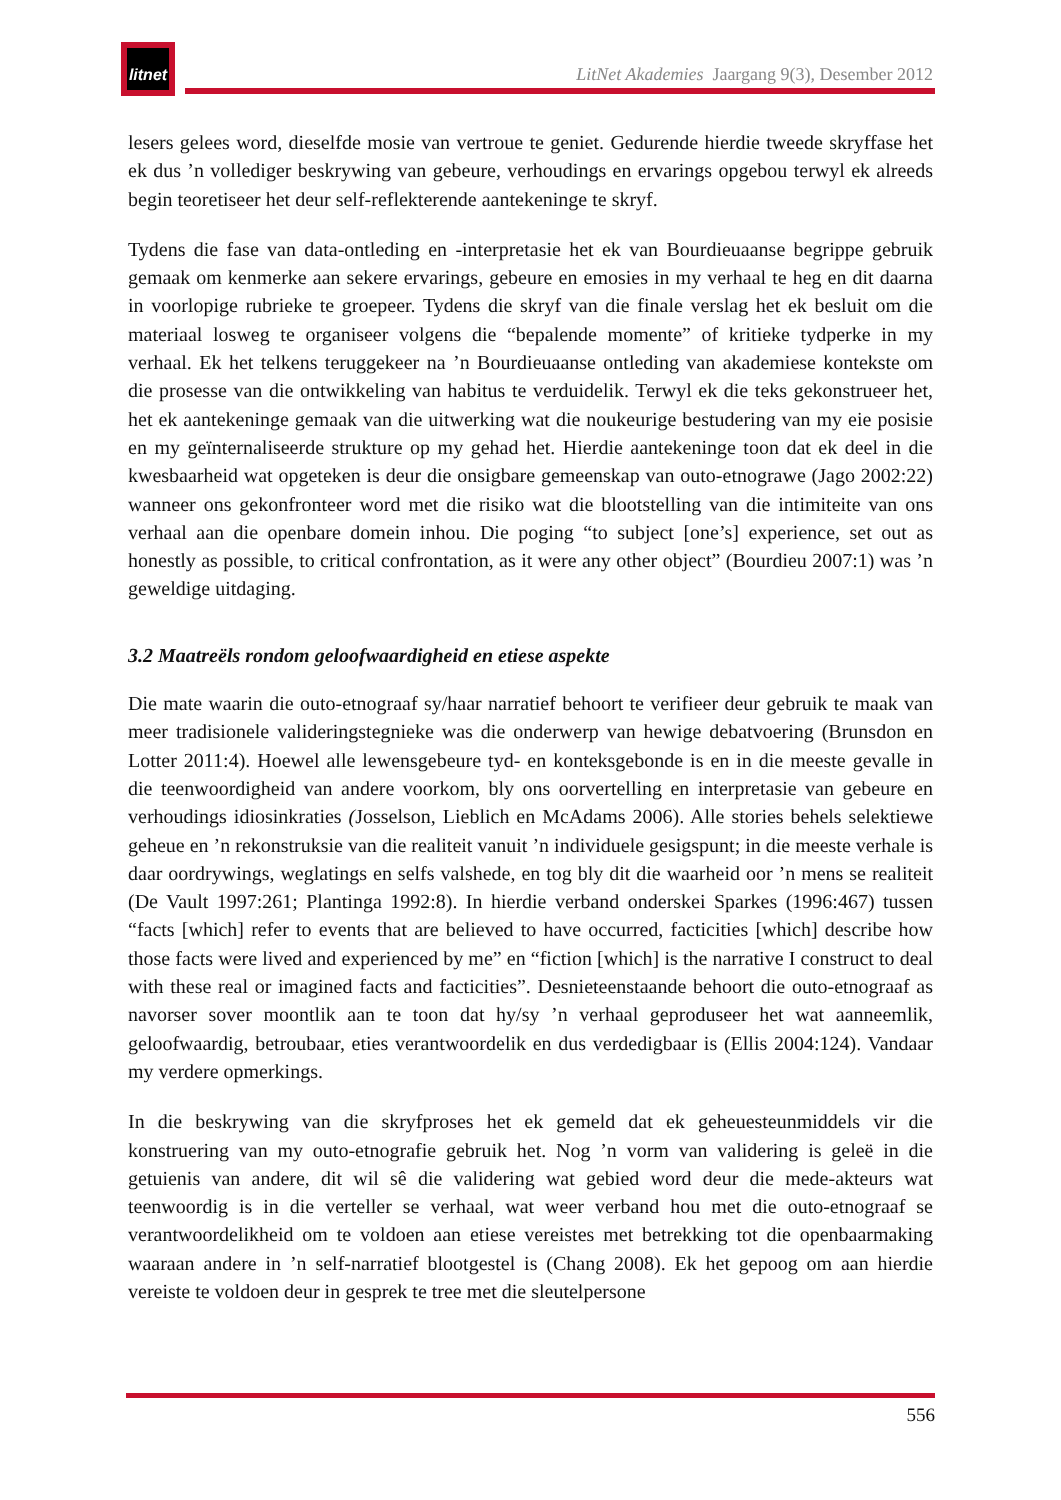litnet
LitNet Akademies Jaargang 9(3), Desember 2012
lesers gelees word, dieselfde mosie van vertroue te geniet. Gedurende hierdie tweede skryffase het ek dus ’n vollediger beskrywing van gebeure, verhoudings en ervarings opgebou terwyl ek alreeds begin teoretiseer het deur self-reflekterende aantekeninge te skryf.
Tydens die fase van data-ontleding en -interpretasie het ek van Bourdieuaanse begrippe gebruik gemaak om kenmerke aan sekere ervarings, gebeure en emosies in my verhaal te heg en dit daarna in voorlopige rubrieke te groepeer. Tydens die skryf van die finale verslag het ek besluit om die materiaal losweg te organiseer volgens die “bepalende momente” of kritieke tydperke in my verhaal. Ek het telkens teruggekeer na ’n Bourdieuaanse ontleding van akademiese kontekste om die prosesse van die ontwikkeling van habitus te verduidelik. Terwyl ek die teks gekonstrueer het, het ek aantekeninge gemaak van die uitwerking wat die noukeurige bestudering van my eie posisie en my geïnternaliseerde strukture op my gehad het. Hierdie aantekeninge toon dat ek deel in die kwesbaarheid wat opgeteken is deur die onsigbare gemeenskap van outo-etnograwe (Jago 2002:22) wanneer ons gekonfronteer word met die risiko wat die blootstelling van die intimiteite van ons verhaal aan die openbare domein inhou. Die poging “to subject [one’s] experience, set out as honestly as possible, to critical confrontation, as it were any other object” (Bourdieu 2007:1) was ’n geweldige uitdaging.
3.2 Maatreëls rondom geloofwaardigheid en etiese aspekte
Die mate waarin die outo-etnograaf sy/haar narratief behoort te verifieer deur gebruik te maak van meer tradisionele valideringstegnieke was die onderwerp van hewige debatvoering (Brunsdon en Lotter 2011:4). Hoewel alle lewensgebeure tyd- en konteksgebonde is en in die meeste gevalle in die teenwoordigheid van andere voorkom, bly ons oorvertelling en interpretasie van gebeure en verhoudings idiosinkraties (Josselson, Lieblich en McAdams 2006). Alle stories behels selektiewe geheue en ’n rekonstruksie van die realiteit vanuit ’n individuele gesigspunt; in die meeste verhale is daar oordrywings, weglatings en selfs valshede, en tog bly dit die waarheid oor ’n mens se realiteit (De Vault 1997:261; Plantinga 1992:8). In hierdie verband onderskei Sparkes (1996:467) tussen “facts [which] refer to events that are believed to have occurred, facticities [which] describe how those facts were lived and experienced by me” en “fiction [which] is the narrative I construct to deal with these real or imagined facts and facticities”. Desnieteenstaande behoort die outo-etnograaf as navorser sover moontlik aan te toon dat hy/sy ’n verhaal geproduseer het wat aanneemlik, geloofwaardig, betroubaar, eties verantwoordelik en dus verdedigbaar is (Ellis 2004:124). Vandaar my verdere opmerkings.
In die beskrywing van die skryfproses het ek gemeld dat ek geheuesteunmiddels vir die konstruering van my outo-etnografie gebruik het. Nog ’n vorm van validering is geleë in die getuienis van andere, dit wil sê die validering wat gebied word deur die mede-akteurs wat teenwoordig is in die verteller se verhaal, wat weer verband hou met die outo-etnograaf se verantwoordelikheid om te voldoen aan etiese vereistes met betrekking tot die openbaarmaking waaraan andere in ’n self-narratief blootgestel is (Chang 2008). Ek het gepoog om aan hierdie vereiste te voldoen deur in gesprek te tree met die sleutelpersone
556